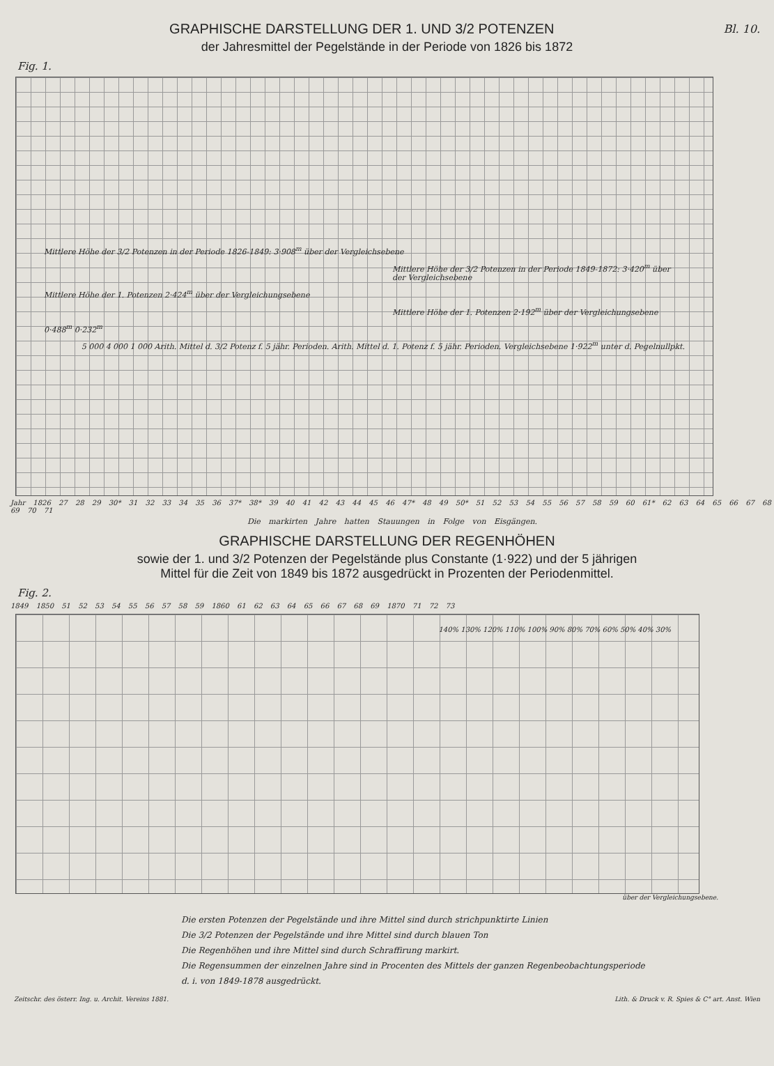Bl. 10.
GRAPHISCHE DARSTELLUNG DER 1. UND 3/2 POTENZEN
der Jahresmittel der Pegelstände in der Periode von 1826 bis 1872
Fig. 1.
Mittlere Höhe der 3/2 Potenzen in der Periode 1826-1849: 3·908<sup>m</sup> über der Vergleichsebene
Mittlere Höhe der 3/2 Potenzen in der Periode 1849-1872: 3·420<sup>m</sup> über der Vergleichsebene
Mittlere Höhe der 1. Potenzen 2·424<sup>m</sup> über der Vergleichungsebene
Mittlere Höhe der 1. Potenzen 2·192<sup>m</sup> über der Vergleichungsebene
0·488<sup>m</sup> 0·232<sup>m</sup>
5 000 4 000 1 000 Arith. Mittel d. 3/2 Potenz f. 5 jähr. Perioden. Arith. Mittel d. 1. Potenz f. 5 jähr. Perioden. Vergleichsebene 1·922<sup>m</sup> unter d. Pegelnullpkt.
Jahr 1826 27 28 29 30* 31 32 33 34 35 36 37* 38* 39 40 41 42 43 44 45 46 47* 48 49 50* 51 52 53 54 55 56 57 58 59 60 61* 62 63 64 65 66 67 68 69 70 71
Die markirten Jahre hatten Stauungen in Folge von Eisgängen.
GRAPHISCHE DARSTELLUNG DER REGENHÖHEN
sowie der 1. und 3/2 Potenzen der Pegelstände plus Constante (1·922) und der 5 jährigen
Mittel für die Zeit von 1849 bis 1872 ausgedrückt in Prozenten der Periodenmittel.
Fig. 2.
1849 1850 51 52 53 54 55 56 57 58 59 1860 61 62 63 64 65 66 67 68 69 1870 71 72 73
140% 130% 120% 110% 100% 90% 80% 70% 60% 50% 40% 30%
über der Vergleichungsebene.
Die ersten Potenzen der Pegelstände und ihre Mittel sind durch strichpunktirte Linien
Die 3/2 Potenzen der Pegelstände und ihre Mittel sind durch blauen Ton
Die Regenhöhen und ihre Mittel sind durch Schraffirung markirt.
Die Regensummen der einzelnen Jahre sind in Procenten des Mittels der ganzen Regenbeobachtungsperiode
d. i. von 1849-1878 ausgedrückt.
Zeitschr. des österr. Ing. u. Archit. Vereins 1881. Lith. & Druck v. R. Spies & C° art. Anst. Wien